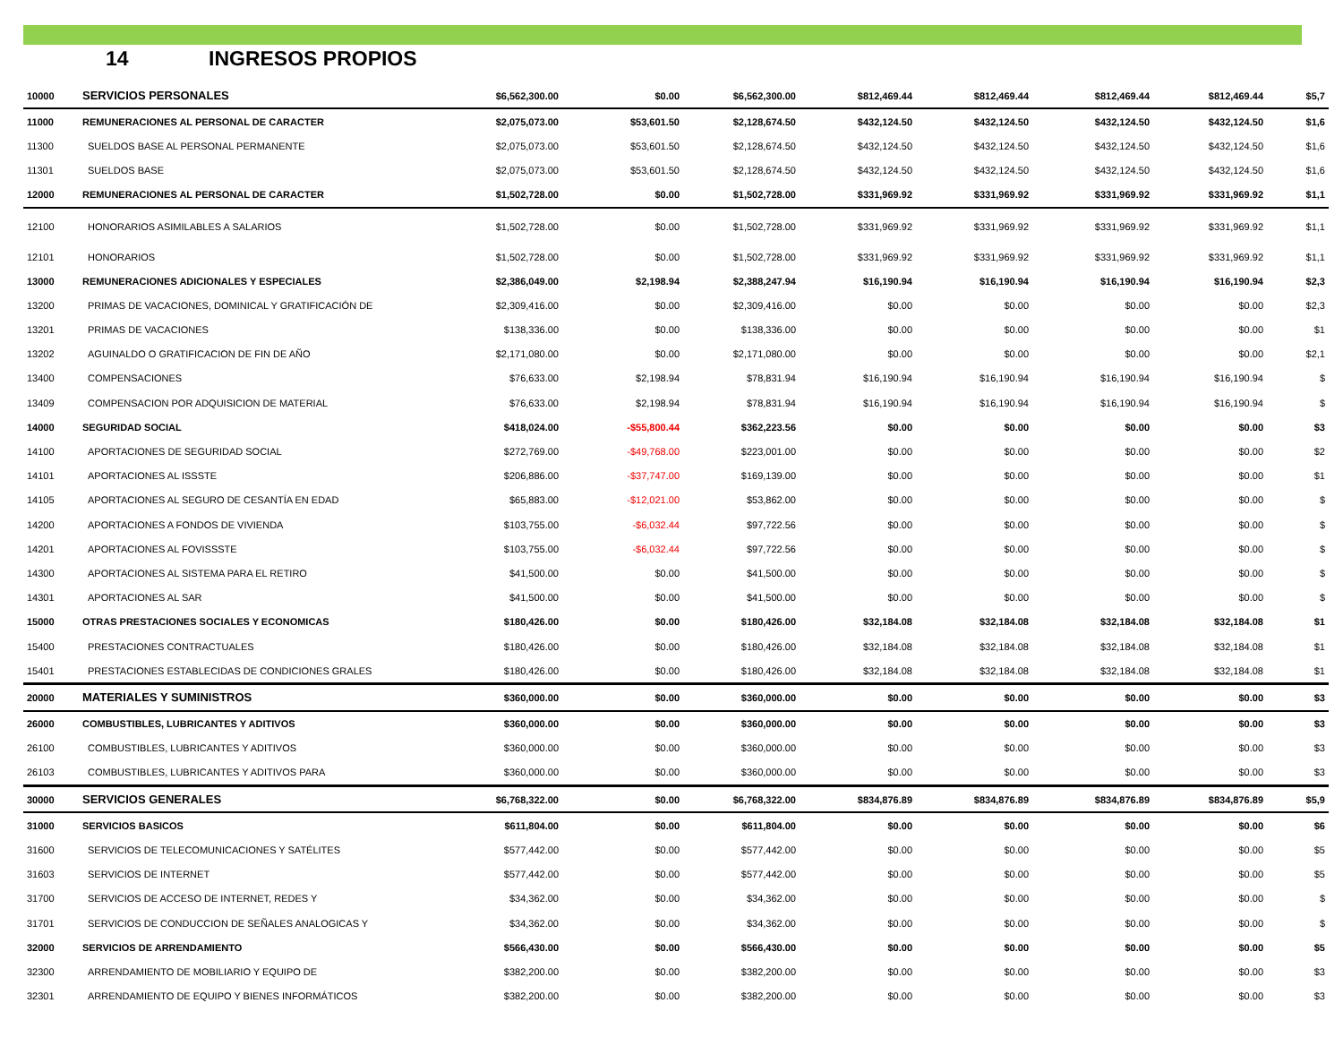14 INGRESOS PROPIOS
| 10000 | SERVICIOS PERSONALES | $6,562,300.00 | $0.00 | $6,562,300.00 | $812,469.44 | $812,469.44 | $812,469.44 | $812,469.44 | $5,7 |
| 11000 | REMUNERACIONES AL PERSONAL DE CARACTER | $2,075,073.00 | $53,601.50 | $2,128,674.50 | $432,124.50 | $432,124.50 | $432,124.50 | $432,124.50 | $1,6 |
| 11300 | SUELDOS BASE AL PERSONAL PERMANENTE | $2,075,073.00 | $53,601.50 | $2,128,674.50 | $432,124.50 | $432,124.50 | $432,124.50 | $432,124.50 | $1,6 |
| 11301 | SUELDOS BASE | $2,075,073.00 | $53,601.50 | $2,128,674.50 | $432,124.50 | $432,124.50 | $432,124.50 | $432,124.50 | $1,6 |
| 12000 | REMUNERACIONES AL PERSONAL DE CARACTER | $1,502,728.00 | $0.00 | $1,502,728.00 | $331,969.92 | $331,969.92 | $331,969.92 | $331,969.92 | $1,1 |
| 12100 | HONORARIOS ASIMILABLES A SALARIOS | $1,502,728.00 | $0.00 | $1,502,728.00 | $331,969.92 | $331,969.92 | $331,969.92 | $331,969.92 | $1,1 |
| 12101 | HONORARIOS | $1,502,728.00 | $0.00 | $1,502,728.00 | $331,969.92 | $331,969.92 | $331,969.92 | $331,969.92 | $1,1 |
| 13000 | REMUNERACIONES ADICIONALES Y ESPECIALES | $2,386,049.00 | $2,198.94 | $2,388,247.94 | $16,190.94 | $16,190.94 | $16,190.94 | $16,190.94 | $2,3 |
| 13200 | PRIMAS DE VACACIONES, DOMINICAL Y GRATIFICACIÓN DE | $2,309,416.00 | $0.00 | $2,309,416.00 | $0.00 | $0.00 | $0.00 | $0.00 | $2,3 |
| 13201 | PRIMAS DE VACACIONES | $138,336.00 | $0.00 | $138,336.00 | $0.00 | $0.00 | $0.00 | $0.00 | $1 |
| 13202 | AGUINALDO O GRATIFICACION DE FIN DE AÑO | $2,171,080.00 | $0.00 | $2,171,080.00 | $0.00 | $0.00 | $0.00 | $0.00 | $2,1 |
| 13400 | COMPENSACIONES | $76,633.00 | $2,198.94 | $78,831.94 | $16,190.94 | $16,190.94 | $16,190.94 | $16,190.94 | $ |
| 13409 | COMPENSACION POR ADQUISICION DE MATERIAL | $76,633.00 | $2,198.94 | $78,831.94 | $16,190.94 | $16,190.94 | $16,190.94 | $16,190.94 | $ |
| 14000 | SEGURIDAD SOCIAL | $418,024.00 | -$55,800.44 | $362,223.56 | $0.00 | $0.00 | $0.00 | $0.00 | $3 |
| 14100 | APORTACIONES DE SEGURIDAD SOCIAL | $272,769.00 | -$49,768.00 | $223,001.00 | $0.00 | $0.00 | $0.00 | $0.00 | $2 |
| 14101 | APORTACIONES AL ISSSTE | $206,886.00 | -$37,747.00 | $169,139.00 | $0.00 | $0.00 | $0.00 | $0.00 | $1 |
| 14105 | APORTACIONES AL SEGURO DE CESANTÍA EN EDAD | $65,883.00 | -$12,021.00 | $53,862.00 | $0.00 | $0.00 | $0.00 | $0.00 | $ |
| 14200 | APORTACIONES A FONDOS DE VIVIENDA | $103,755.00 | -$6,032.44 | $97,722.56 | $0.00 | $0.00 | $0.00 | $0.00 | $ |
| 14201 | APORTACIONES AL FOVISSSTE | $103,755.00 | -$6,032.44 | $97,722.56 | $0.00 | $0.00 | $0.00 | $0.00 | $ |
| 14300 | APORTACIONES AL SISTEMA PARA EL RETIRO | $41,500.00 | $0.00 | $41,500.00 | $0.00 | $0.00 | $0.00 | $0.00 | $ |
| 14301 | APORTACIONES AL SAR | $41,500.00 | $0.00 | $41,500.00 | $0.00 | $0.00 | $0.00 | $0.00 | $ |
| 15000 | OTRAS PRESTACIONES SOCIALES Y ECONOMICAS | $180,426.00 | $0.00 | $180,426.00 | $32,184.08 | $32,184.08 | $32,184.08 | $32,184.08 | $1 |
| 15400 | PRESTACIONES CONTRACTUALES | $180,426.00 | $0.00 | $180,426.00 | $32,184.08 | $32,184.08 | $32,184.08 | $32,184.08 | $1 |
| 15401 | PRESTACIONES ESTABLECIDAS DE CONDICIONES GRALES | $180,426.00 | $0.00 | $180,426.00 | $32,184.08 | $32,184.08 | $32,184.08 | $32,184.08 | $1 |
| 20000 | MATERIALES Y SUMINISTROS | $360,000.00 | $0.00 | $360,000.00 | $0.00 | $0.00 | $0.00 | $0.00 | $3 |
| 26000 | COMBUSTIBLES, LUBRICANTES Y ADITIVOS | $360,000.00 | $0.00 | $360,000.00 | $0.00 | $0.00 | $0.00 | $0.00 | $3 |
| 26100 | COMBUSTIBLES, LUBRICANTES Y ADITIVOS | $360,000.00 | $0.00 | $360,000.00 | $0.00 | $0.00 | $0.00 | $0.00 | $3 |
| 26103 | COMBUSTIBLES, LUBRICANTES Y ADITIVOS PARA | $360,000.00 | $0.00 | $360,000.00 | $0.00 | $0.00 | $0.00 | $0.00 | $3 |
| 30000 | SERVICIOS GENERALES | $6,768,322.00 | $0.00 | $6,768,322.00 | $834,876.89 | $834,876.89 | $834,876.89 | $834,876.89 | $5,9 |
| 31000 | SERVICIOS BASICOS | $611,804.00 | $0.00 | $611,804.00 | $0.00 | $0.00 | $0.00 | $0.00 | $6 |
| 31600 | SERVICIOS DE TELECOMUNICACIONES Y SATÉLITES | $577,442.00 | $0.00 | $577,442.00 | $0.00 | $0.00 | $0.00 | $0.00 | $5 |
| 31603 | SERVICIOS DE INTERNET | $577,442.00 | $0.00 | $577,442.00 | $0.00 | $0.00 | $0.00 | $0.00 | $5 |
| 31700 | SERVICIOS DE ACCESO DE INTERNET, REDES Y | $34,362.00 | $0.00 | $34,362.00 | $0.00 | $0.00 | $0.00 | $0.00 | $ |
| 31701 | SERVICIOS DE CONDUCCION DE SEÑALES ANALOGICAS Y | $34,362.00 | $0.00 | $34,362.00 | $0.00 | $0.00 | $0.00 | $0.00 | $ |
| 32000 | SERVICIOS DE ARRENDAMIENTO | $566,430.00 | $0.00 | $566,430.00 | $0.00 | $0.00 | $0.00 | $0.00 | $5 |
| 32300 | ARRENDAMIENTO DE MOBILIARIO Y EQUIPO DE | $382,200.00 | $0.00 | $382,200.00 | $0.00 | $0.00 | $0.00 | $0.00 | $3 |
| 32301 | ARRENDAMIENTO DE EQUIPO Y BIENES INFORMÁTICOS | $382,200.00 | $0.00 | $382,200.00 | $0.00 | $0.00 | $0.00 | $0.00 | $3 |